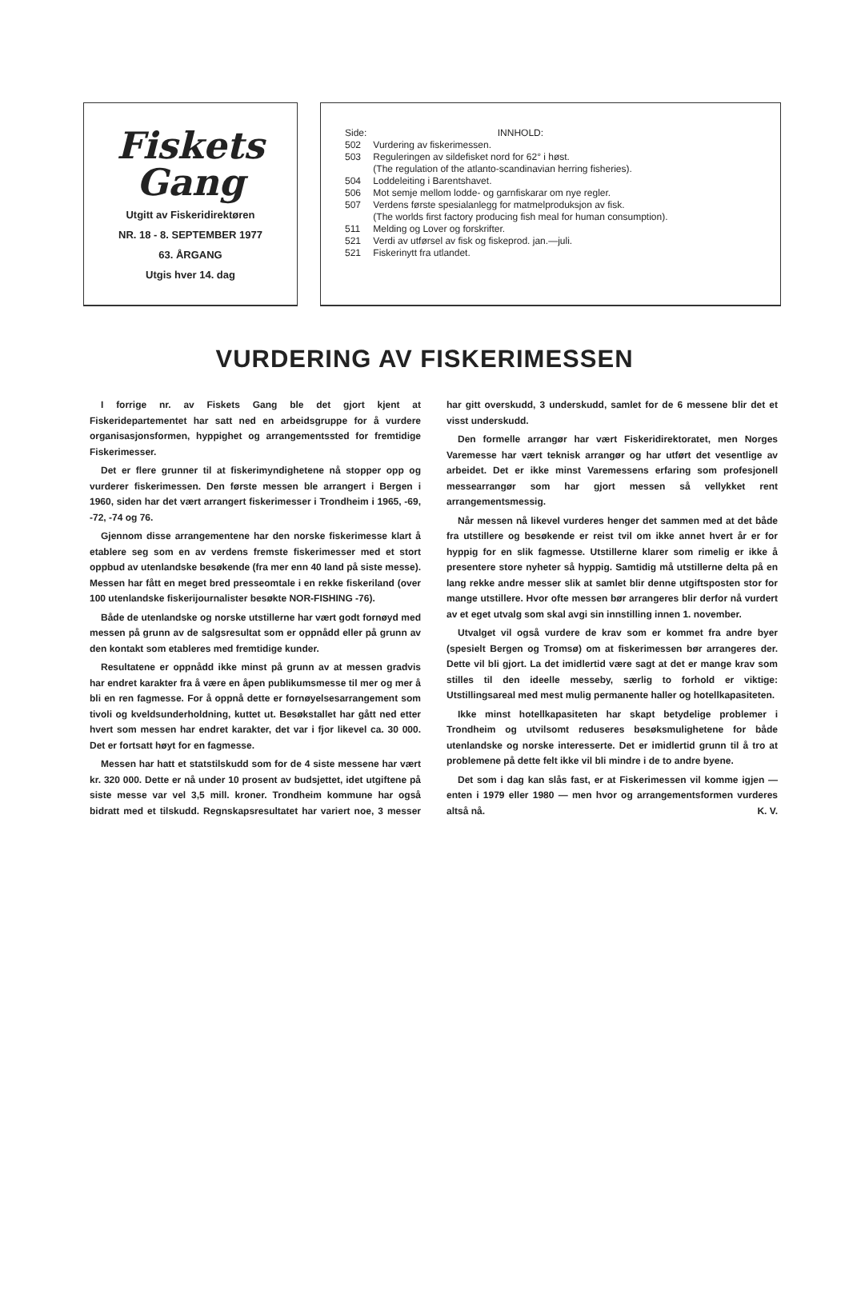Fiskets
Gang
Utgitt av Fiskeridirektøren
NR. 18 - 8. SEPTEMBER 1977
63. ÅRGANG
Utgis hver 14. dag
| Side: | INNHOLD: |
| 502 | Vurdering av fiskerimessen. |
| 503 | Reguleringen av sildefisket nord for 62° i høst. (The regulation of the atlanto-scandinavian herring fisheries). |
| 504 | Loddeleiting i Barentshavet. |
| 506 | Mot semje mellom lodde- og garnfiskarar om nye regler. |
| 507 | Verdens første spesialanlegg for matmelproduksjon av fisk. (The worlds first factory producing fish meal for human consumption). |
| 511 | Melding og Lover og forskrifter. |
| 521 | Verdi av utførsel av fisk og fiskeprod. jan.—juli. |
| 521 | Fiskerinytt fra utlandet. |
VURDERING AV FISKERIMESSEN
I forrige nr. av Fiskets Gang ble det gjort kjent at Fiskeridepartementet har satt ned en arbeidsgruppe for å vurdere organisasjonsformen, hyppighet og arrangementssted for fremtidige Fiskerimesser.
Det er flere grunner til at fiskerimyndighetene nå stopper opp og vurderer fiskerimessen. Den første messen ble arrangert i Bergen i 1960, siden har det vært arrangert fiskerimesser i Trondheim i 1965, -69, -72, -74 og 76.
Gjennom disse arrangementene har den norske fiskerimesse klart å etablere seg som en av verdens fremste fiskerimesser med et stort oppbud av utenlandske besøkende (fra mer enn 40 land på siste messe). Messen har fått en meget bred presseomtale i en rekke fiskeriland (over 100 utenlandske fiskerijournalister besøkte NOR-FISHING -76).
Både de utenlandske og norske utstillerne har vært godt fornøyd med messen på grunn av de salgsresultat som er oppnådd eller på grunn av den kontakt som etableres med fremtidige kunder.
Resultatene er oppnådd ikke minst på grunn av at messen gradvis har endret karakter fra å være en åpen publikumsmesse til mer og mer å bli en ren fagmesse. For å oppnå dette er fornøyelsesarrangement som tivoli og kveldsunderholdning, kuttet ut. Besøkstallet har gått ned etter hvert som messen har endret karakter, det var i fjor likevel ca. 30 000. Det er fortsatt høyt for en fagmesse.
Messen har hatt et statstilskudd som for de 4 siste messene har vært kr. 320 000. Dette er nå under 10 prosent av budsjettet, idet utgiftene på siste messe var vel 3,5 mill. kroner. Trondheim kommune har også bidratt med et tilskudd. Regnskapsresultatet har variert noe, 3 messer har gitt overskudd, 3 underskudd, samlet for de 6 messene blir det et visst underskudd.
Den formelle arrangør har vært Fiskeridirektoratet, men Norges Varemesse har vært teknisk arrangør og har utført det vesentlige av arbeidet. Det er ikke minst Varemessens erfaring som profesjonell messearrangør som har gjort messen så vellykket rent arrangementsmessig.
Når messen nå likevel vurderes henger det sammen med at det både fra utstillere og besøkende er reist tvil om ikke annet hvert år er for hyppig for en slik fagmesse. Utstillerne klarer som rimelig er ikke å presentere store nyheter så hyppig. Samtidig må utstillerne delta på en lang rekke andre messer slik at samlet blir denne utgiftsposten stor for mange utstillere. Hvor ofte messen bør arrangeres blir derfor nå vurdert av et eget utvalg som skal avgi sin innstilling innen 1. november.
Utvalget vil også vurdere de krav som er kommet fra andre byer (spesielt Bergen og Tromsø) om at fiskerimessen bør arrangeres der. Dette vil bli gjort. La det imidlertid være sagt at det er mange krav som stilles til den ideelle messeby, særlig to forhold er viktige: Utstillingsareal med mest mulig permanente haller og hotellkapasiteten.
Ikke minst hotellkapasiteten har skapt betydelige problemer i Trondheim og utvilsomt reduseres besøksmulighetene for både utenlandske og norske interesserte. Det er imidlertid grunn til å tro at problemene på dette felt ikke vil bli mindre i de to andre byene.
Det som i dag kan slås fast, er at Fiskerimessen vil komme igjen — enten i 1979 eller 1980 — men hvor og arrangementsformen vurderes altså nå. K. V.